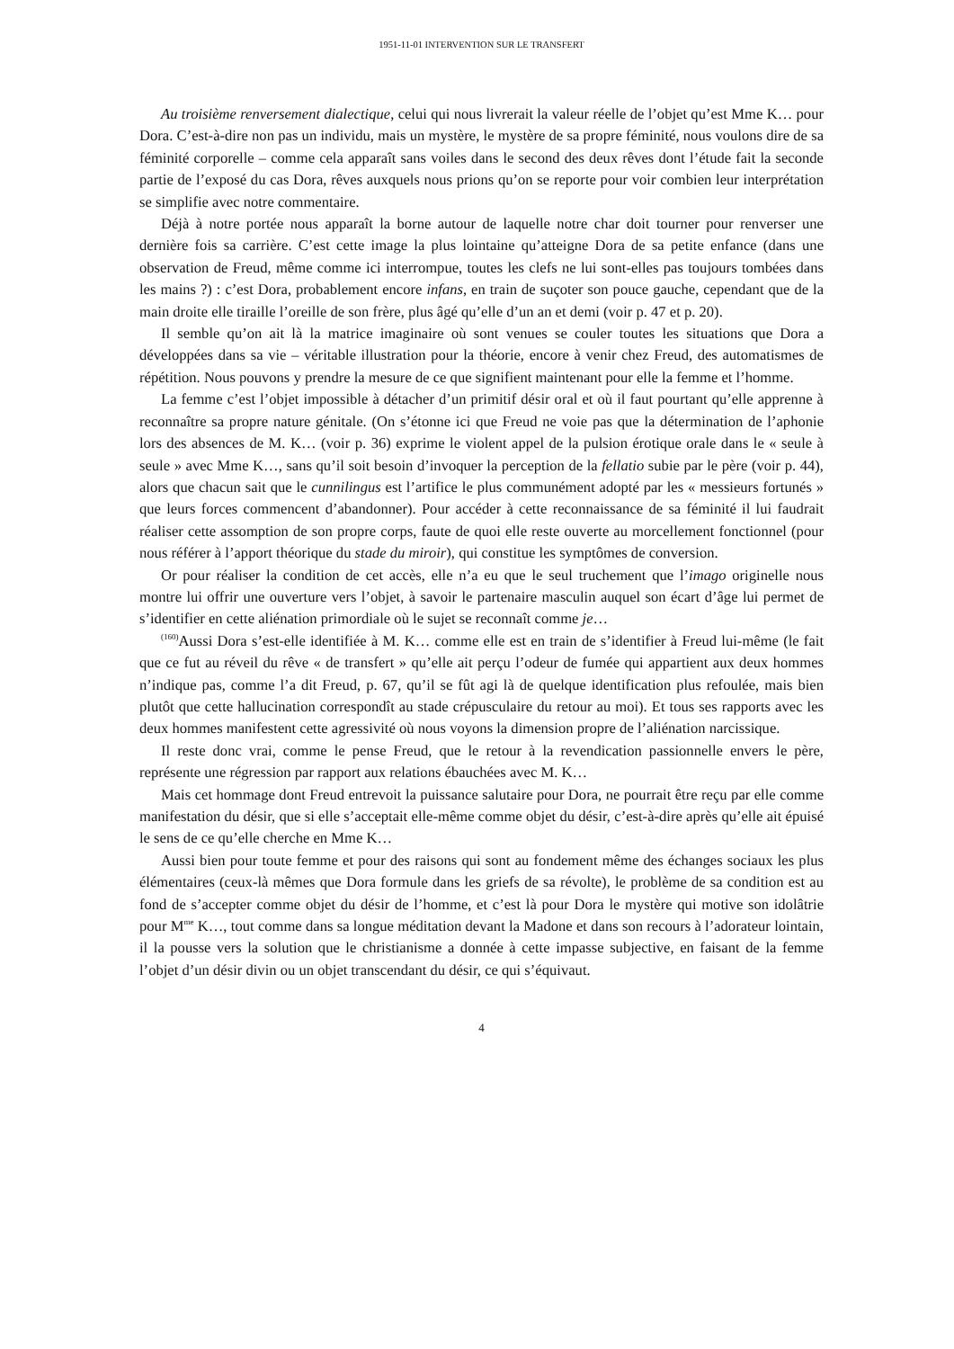1951-11-01 INTERVENTION SUR LE TRANSFERT
Au troisième renversement dialectique, celui qui nous livrerait la valeur réelle de l’objet qu’est Mme K… pour Dora. C’est-à-dire non pas un individu, mais un mystère, le mystère de sa propre féminité, nous voulons dire de sa féminité corporelle – comme cela apparaît sans voiles dans le second des deux rêves dont l’étude fait la seconde partie de l’exposé du cas Dora, rêves auxquels nous prions qu’on se reporte pour voir combien leur interprétation se simplifie avec notre commentaire.
Déjà à notre portée nous apparaît la borne autour de laquelle notre char doit tourner pour renverser une dernière fois sa carrière. C’est cette image la plus lointaine qu’atteigne Dora de sa petite enfance (dans une observation de Freud, même comme ici interrompue, toutes les clefs ne lui sont-elles pas toujours tombées dans les mains ?) : c’est Dora, probablement encore infans, en train de suçoter son pouce gauche, cependant que de la main droite elle tiraille l’oreille de son frère, plus âgé qu’elle d’un an et demi (voir p. 47 et p. 20).
Il semble qu’on ait là la matrice imaginaire où sont venues se couler toutes les situations que Dora a développées dans sa vie – véritable illustration pour la théorie, encore à venir chez Freud, des automatismes de répétition. Nous pouvons y prendre la mesure de ce que signifient maintenant pour elle la femme et l’homme.
La femme c’est l’objet impossible à détacher d’un primitif désir oral et où il faut pourtant qu’elle apprenne à reconnaître sa propre nature génitale. (On s’étonne ici que Freud ne voie pas que la détermination de l’aphonie lors des absences de M. K… (voir p. 36) exprime le violent appel de la pulsion érotique orale dans le « seule à seule » avec Mme K…, sans qu’il soit besoin d’invoquer la perception de la fellatio subie par le père (voir p. 44), alors que chacun sait que le cunnilingus est l’artifice le plus communément adopté par les « messieurs fortunés » que leurs forces commencent d’abandonner). Pour accéder à cette reconnaissance de sa féminité il lui faudrait réaliser cette assomption de son propre corps, faute de quoi elle reste ouverte au morcellement fonctionnel (pour nous référer à l’apport théorique du stade du miroir), qui constitue les symptômes de conversion.
Or pour réaliser la condition de cet accès, elle n’a eu que le seul truchement que l’imago originelle nous montre lui offrir une ouverture vers l’objet, à savoir le partenaire masculin auquel son écart d’âge lui permet de s’identifier en cette aliénation primordiale où le sujet se reconnaît comme je…
<sup>(160)</sup> Aussi Dora s’est-elle identifiée à M. K… comme elle est en train de s’identifier à Freud lui-même (le fait que ce fut au réveil du rêve « de transfert » qu’elle ait perçu l’odeur de fumée qui appartient aux deux hommes n’indique pas, comme l’a dit Freud, p. 67, qu’il se fût agi là de quelque identification plus refoulée, mais bien plutôt que cette hallucination correspondît au stade crépusculaire du retour au moi). Et tous ses rapports avec les deux hommes manifestent cette agressivité où nous voyons la dimension propre de l’aliénation narcissique.
Il reste donc vrai, comme le pense Freud, que le retour à la revendication passionnelle envers le père, représente une régression par rapport aux relations ébauchées avec M. K…
Mais cet hommage dont Freud entrevoit la puissance salutaire pour Dora, ne pourrait être reçu par elle comme manifestation du désir, que si elle s’acceptait elle-même comme objet du désir, c’est-à-dire après qu’elle ait épuisé le sens de ce qu’elle cherche en Mme K…
Aussi bien pour toute femme et pour des raisons qui sont au fondement même des échanges sociaux les plus élémentaires (ceux-là mêmes que Dora formule dans les griefs de sa révolte), le problème de sa condition est au fond de s’accepter comme objet du désir de l’homme, et c’est là pour Dora le mystère qui motive son idolâtrie pour M<sup>me</sup> K…, tout comme dans sa longue méditation devant la Madone et dans son recours à l’adorateur lointain, il la pousse vers la solution que le christianisme a donnée à cette impasse subjective, en faisant de la femme l’objet d’un désir divin ou un objet transcendant du désir, ce qui s’équivaut.
4